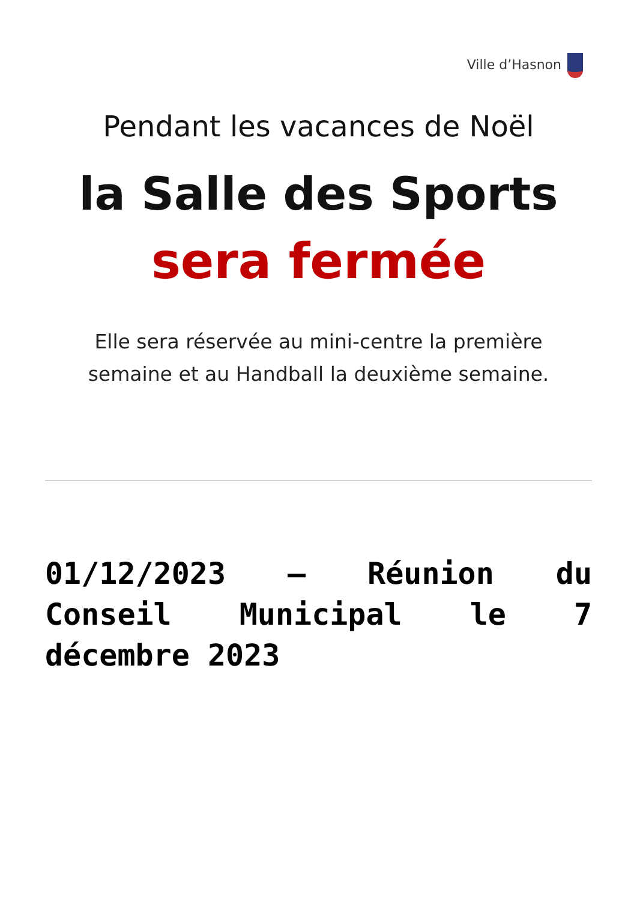Ville d’Hasnon
Pendant les vacances de Noël
la Salle des Sports
sera fermée
Elle sera réservée au mini-centre la première
semaine et au Handball la deuxième semaine.
01/12/2023 – Réunion du Conseil Municipal le 7 décembre 2023